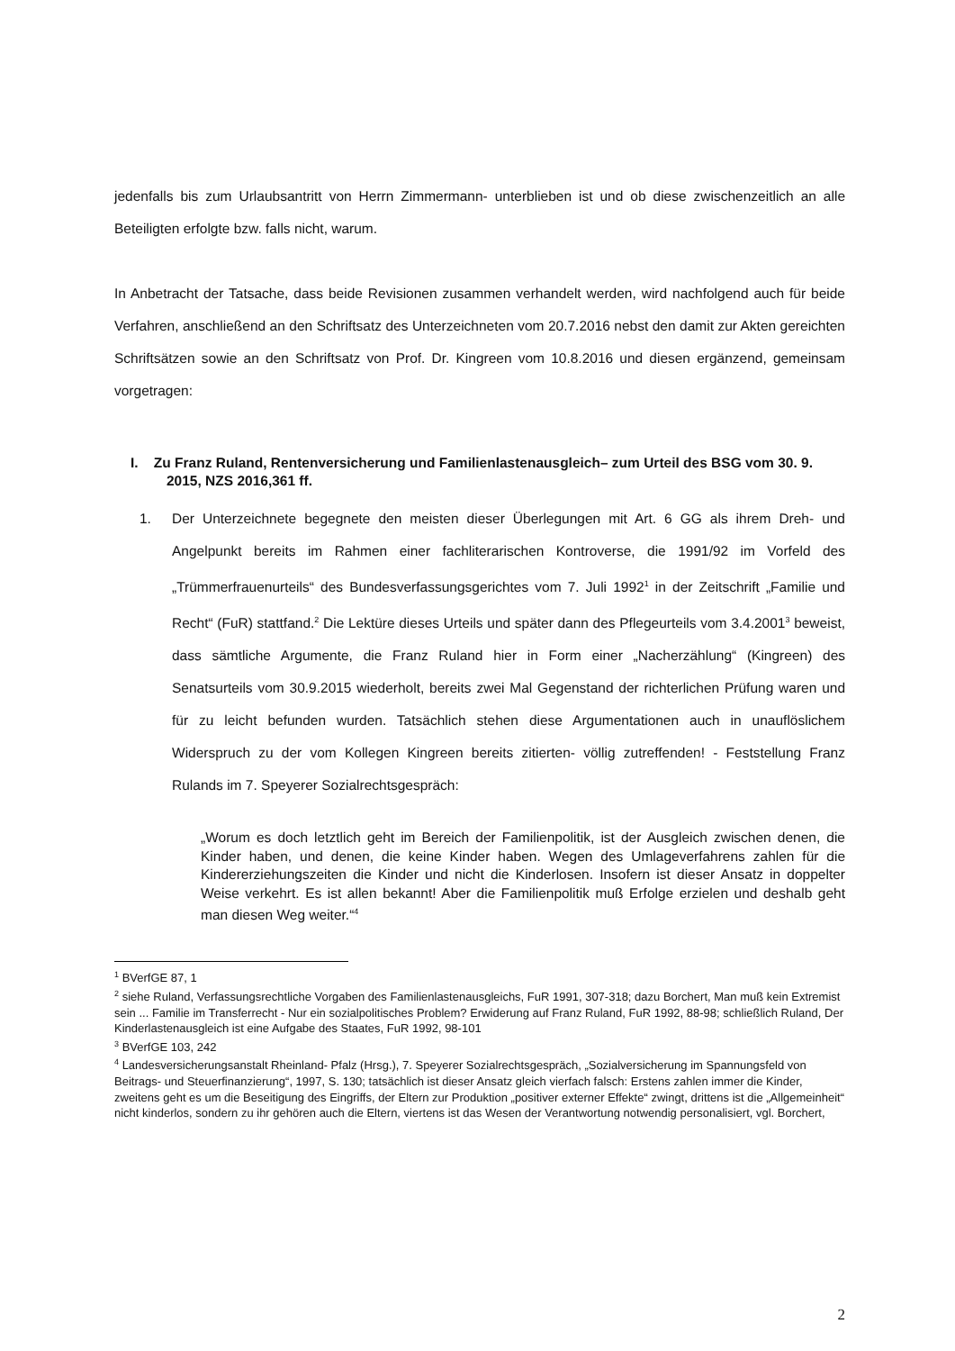jedenfalls bis zum Urlaubsantritt von Herrn Zimmermann- unterblieben ist und ob diese zwischenzeitlich an alle Beteiligten erfolgte bzw. falls nicht, warum.
In Anbetracht der Tatsache, dass beide Revisionen zusammen verhandelt werden, wird nachfolgend auch für beide Verfahren, anschließend an den Schriftsatz des Unterzeichneten vom 20.7.2016 nebst den damit zur Akten gereichten Schriftsätzen sowie an den Schriftsatz von Prof. Dr. Kingreen vom 10.8.2016 und diesen ergänzend, gemeinsam vorgetragen:
I. Zu Franz Ruland, Rentenversicherung und Familienlastenausgleich– zum Urteil des BSG vom 30. 9. 2015, NZS 2016,361 ff.
1. Der Unterzeichnete begegnete den meisten dieser Überlegungen mit Art. 6 GG als ihrem Dreh- und Angelpunkt bereits im Rahmen einer fachliterarischen Kontroverse, die 1991/92 im Vorfeld des „Trümmerfrauenurteils“ des Bundesverfassungsgerichtes vom 7. Juli 1992<sup>1</sup> in der Zeitschrift „Familie und Recht“ (FuR) stattfand.<sup>2</sup> Die Lektüre dieses Urteils und später dann des Pflegeurteils vom 3.4.2001<sup>3</sup> beweist, dass sämtliche Argumente, die Franz Ruland hier in Form einer „Nacherzählung“ (Kingreen) des Senatsurteils vom 30.9.2015 wiederholt, bereits zwei Mal Gegenstand der richterlichen Prüfung waren und für zu leicht befunden wurden. Tatsächlich stehen diese Argumentationen auch in unauflöslichem Widerspruch zu der vom Kollegen Kingreen bereits zitierten- völlig zutreffenden! - Feststellung Franz Rulands im 7. Speyerer Sozialrechtsgespräch:
„Worum es doch letztlich geht im Bereich der Familienpolitik, ist der Ausgleich zwischen denen, die Kinder haben, und denen, die keine Kinder haben. Wegen des Umlageverfahrens zahlen für die Kindererziehungszeiten die Kinder und nicht die Kinderlosen. Insofern ist dieser Ansatz in doppelter Weise verkehrt. Es ist allen bekannt! Aber die Familienpolitik muß Erfolge erzielen und deshalb geht man diesen Weg weiter.“<sup>4</sup>
<sup>1</sup> BVerfGE 87, 1
<sup>2</sup> siehe Ruland, Verfassungsrechtliche Vorgaben des Familienlastenausgleichs, FuR 1991, 307-318; dazu Borchert, Man muß kein Extremist sein ... Familie im Transferrecht - Nur ein sozialpolitisches Problem? Erwiderung auf Franz Ruland, FuR 1992, 88-98; schließlich Ruland, Der Kinderlastenausgleich ist eine Aufgabe des Staates, FuR 1992, 98-101
<sup>3</sup> BVerfGE 103, 242
<sup>4</sup> Landesversicherungsanstalt Rheinland- Pfalz (Hrsg.), 7. Speyerer Sozialrechtsgespräch, „Sozialversicherung im Spannungsfeld von Beitrags- und Steuerfinanzierung“, 1997, S. 130; tatsächlich ist dieser Ansatz gleich vierfach falsch: Erstens zahlen immer die Kinder, zweitens geht es um die Beseitigung des Eingriffs, der Eltern zur Produktion „positiver externer Effekte“ zwingt, drittens ist die „Allgemeinheit“ nicht kinderlos, sondern zu ihr gehören auch die Eltern, viertens ist das Wesen der Verantwortung notwendig personalisiert, vgl. Borchert,
2